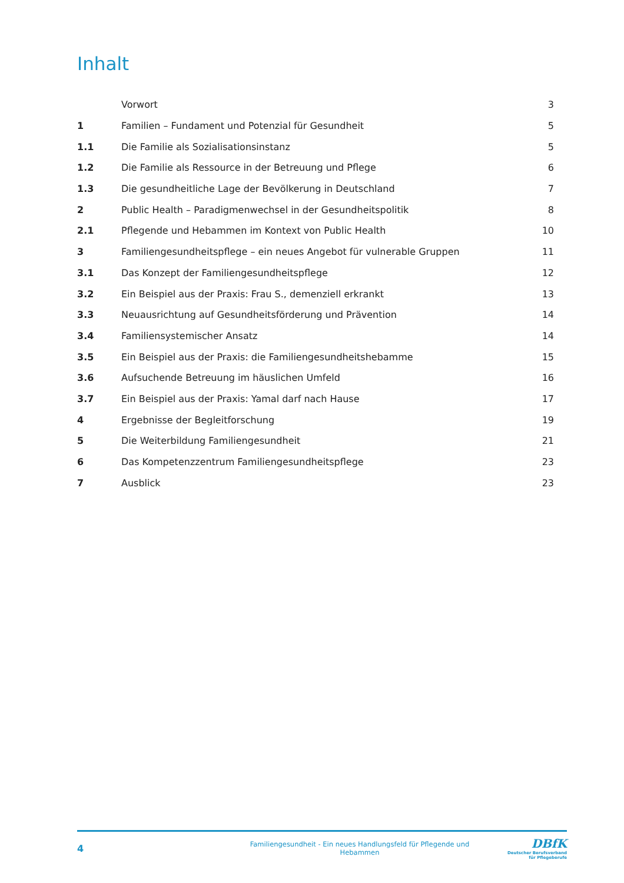Inhalt
| | Vorwort | 3 |
| 1 | Familien – Fundament und Potenzial für Gesundheit | 5 |
| 1.1 | Die Familie als Sozialisationsinstanz | 5 |
| 1.2 | Die Familie als Ressource in der Betreuung und Pflege | 6 |
| 1.3 | Die gesundheitliche Lage der Bevölkerung in Deutschland | 7 |
| 2 | Public Health – Paradigmenwechsel in der Gesundheitspolitik | 8 |
| 2.1 | Pflegende und Hebammen im Kontext von Public Health | 10 |
| 3 | Familiengesundheitspflege – ein neues Angebot für vulnerable Gruppen | 11 |
| 3.1 | Das Konzept der Familiengesundheitspflege | 12 |
| 3.2 | Ein Beispiel aus der Praxis: Frau S., demenziell erkrankt | 13 |
| 3.3 | Neuausrichtung auf Gesundheitsförderung und Prävention | 14 |
| 3.4 | Familiensystemischer Ansatz | 14 |
| 3.5 | Ein Beispiel aus der Praxis: die Familiengesundheitshebamme | 15 |
| 3.6 | Aufsuchende Betreuung im häuslichen Umfeld | 16 |
| 3.7 | Ein Beispiel aus der Praxis: Yamal darf nach Hause | 17 |
| 4 | Ergebnisse der Begleitforschung | 19 |
| 5 | Die Weiterbildung Familiengesundheit | 21 |
| 6 | Das Kompetenzzentrum Familiengesundheitspflege | 23 |
| 7 | Ausblick | 23 |
4
Familiengesundheit - Ein neues Handlungsfeld für Pflegende und Hebammen
DBfK
Deutscher Berufsverband
für Pflegeberufe